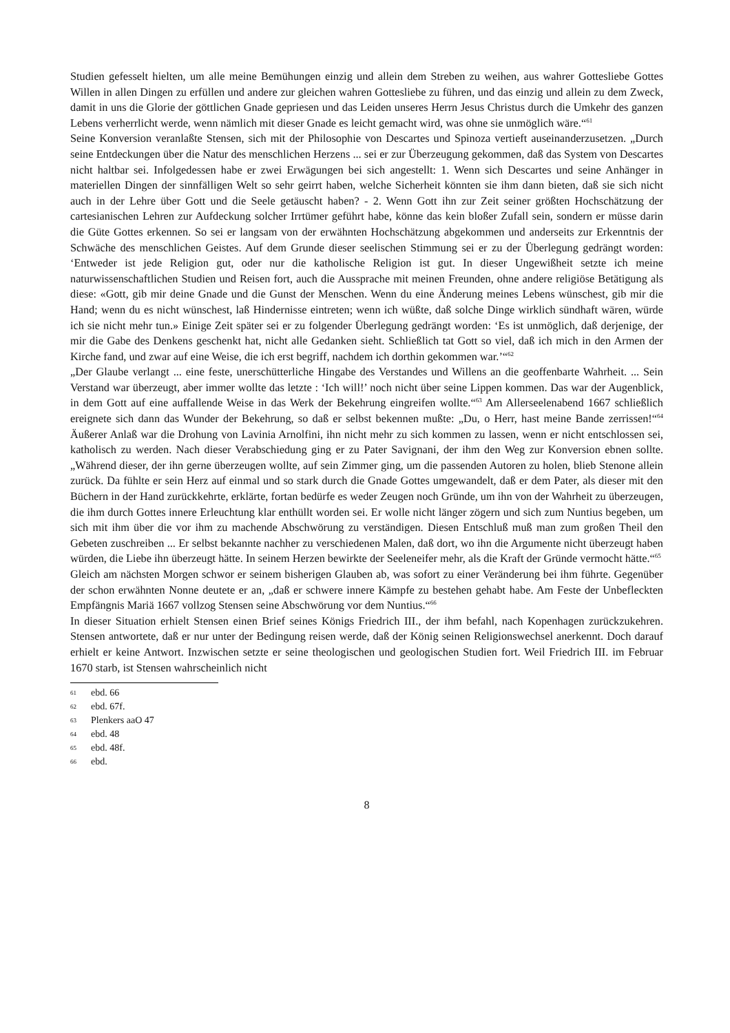Studien gefesselt hielten, um alle meine Bemühungen einzig und allein dem Streben zu weihen, aus wahrer Gottesliebe Gottes Willen in allen Dingen zu erfüllen und andere zur gleichen wahren Gottesliebe zu führen, und das einzig und allein zu dem Zweck, damit in uns die Glorie der göttlichen Gnade gepriesen und das Leiden unseres Herrn Jesus Christus durch die Umkehr des ganzen Lebens verherrlicht werde, wenn nämlich mit dieser Gnade es leicht gemacht wird, was ohne sie unmöglich wäre.“<sup>61</sup>
Seine Konversion veranlaßte Stensen, sich mit der Philosophie von Descartes und Spinoza vertieft auseinanderzusetzen. „Durch seine Entdeckungen über die Natur des menschlichen Herzens ... sei er zur Überzeugung gekommen, daß das System von Descartes nicht haltbar sei. Infolgedessen habe er zwei Erwägungen bei sich angestellt: 1. Wenn sich Descartes und seine Anhänger in materiellen Dingen der sinnfälligen Welt so sehr geirrt haben, welche Sicherheit könnten sie ihm dann bieten, daß sie sich nicht auch in der Lehre über Gott und die Seele getäuscht haben? - 2. Wenn Gott ihn zur Zeit seiner größten Hochschätzung der cartesianischen Lehren zur Aufdeckung solcher Irrtümer geführt habe, könne das kein bloßer Zufall sein, sondern er müsse darin die Güte Gottes erkennen. So sei er langsam von der erwähnten Hochschätzung abgekommen und anderseits zur Erkenntnis der Schwäche des menschlichen Geistes. Auf dem Grunde dieser seelischen Stimmung sei er zu der Überlegung gedrängt worden: ‘Entweder ist jede Religion gut, oder nur die katholische Religion ist gut. In dieser Ungewißheit setzte ich meine naturwissenschaftlichen Studien und Reisen fort, auch die Aussprache mit meinen Freunden, ohne andere religiöse Betätigung als diese: «Gott, gib mir deine Gnade und die Gunst der Menschen. Wenn du eine Änderung meines Lebens wünschest, gib mir die Hand; wenn du es nicht wünschest, laß Hindernisse eintreten; wenn ich wüßte, daß solche Dinge wirklich sündhaft wären, würde ich sie nicht mehr tun.» Einige Zeit später sei er zu folgender Überlegung gedrängt worden: ‘Es ist unmöglich, daß derjenige, der mir die Gabe des Denkens geschenkt hat, nicht alle Gedanken sieht. Schließlich tat Gott so viel, daß ich mich in den Armen der Kirche fand, und zwar auf eine Weise, die ich erst begriff, nachdem ich dorthin gekommen war.’“<sup>62</sup>
„Der Glaube verlangt ... eine feste, unerschütterliche Hingabe des Verstandes und Willens an die geoffenbarte Wahrheit. ... Sein Verstand war überzeugt, aber immer wollte das letzte : ‘Ich will!’ noch nicht über seine Lippen kommen. Das war der Augenblick, in dem Gott auf eine auffallende Weise in das Werk der Bekehrung eingreifen wollte.“<sup>63</sup> Am Allerseelenabend 1667 schließlich ereignete sich dann das Wunder der Bekehrung, so daß er selbst bekennen mußte: „Du, o Herr, hast meine Bande zerrissen!“<sup>64</sup> Äußerer Anlaß war die Drohung von Lavinia Arnolfini, ihn nicht mehr zu sich kommen zu lassen, wenn er nicht entschlossen sei, katholisch zu werden. Nach dieser Verabschiedung ging er zu Pater Savignani, der ihm den Weg zur Konversion ebnen sollte. „Während dieser, der ihn gerne überzeugen wollte, auf sein Zimmer ging, um die passenden Autoren zu holen, blieb Stenone allein zurück. Da fühlte er sein Herz auf einmal und so stark durch die Gnade Gottes umgewandelt, daß er dem Pater, als dieser mit den Büchern in der Hand zurückkehrte, erklärte, fortan bedürfe es weder Zeugen noch Gründe, um ihn von der Wahrheit zu überzeugen, die ihm durch Gottes innere Erleuchtung klar enthüllt worden sei. Er wolle nicht länger zögern und sich zum Nuntius begeben, um sich mit ihm über die vor ihm zu machende Abschwörung zu verständigen. Diesen Entschluß muß man zum großen Theil den Gebeten zuschreiben ... Er selbst bekannte nachher zu verschiedenen Malen, daß dort, wo ihn die Argumente nicht überzeugt haben würden, die Liebe ihn überzeugt hätte. In seinem Herzen bewirkte der Seeleneifer mehr, als die Kraft der Gründe vermocht hätte.“<sup>65</sup>
Gleich am nächsten Morgen schwor er seinem bisherigen Glauben ab, was sofort zu einer Veränderung bei ihm führte. Gegenüber der schon erwähnten Nonne deutete er an, „daß er schwere innere Kämpfe zu bestehen gehabt habe. Am Feste der Unbefleckten Empfängnis Mariä 1667 vollzog Stensen seine Abschwörung vor dem Nuntius.“<sup>66</sup>
In dieser Situation erhielt Stensen einen Brief seines Königs Friedrich III., der ihm befahl, nach Kopenhagen zurückzukehren. Stensen antwortete, daß er nur unter der Bedingung reisen werde, daß der König seinen Religionswechsel anerkennt. Doch darauf erhielt er keine Antwort. Inzwischen setzte er seine theologischen und geologischen Studien fort. Weil Friedrich III. im Februar 1670 starb, ist Stensen wahrscheinlich nicht
61 ebd. 66
62 ebd. 67f.
63 Plenkers aaO 47
64 ebd. 48
65 ebd. 48f.
66 ebd.
8